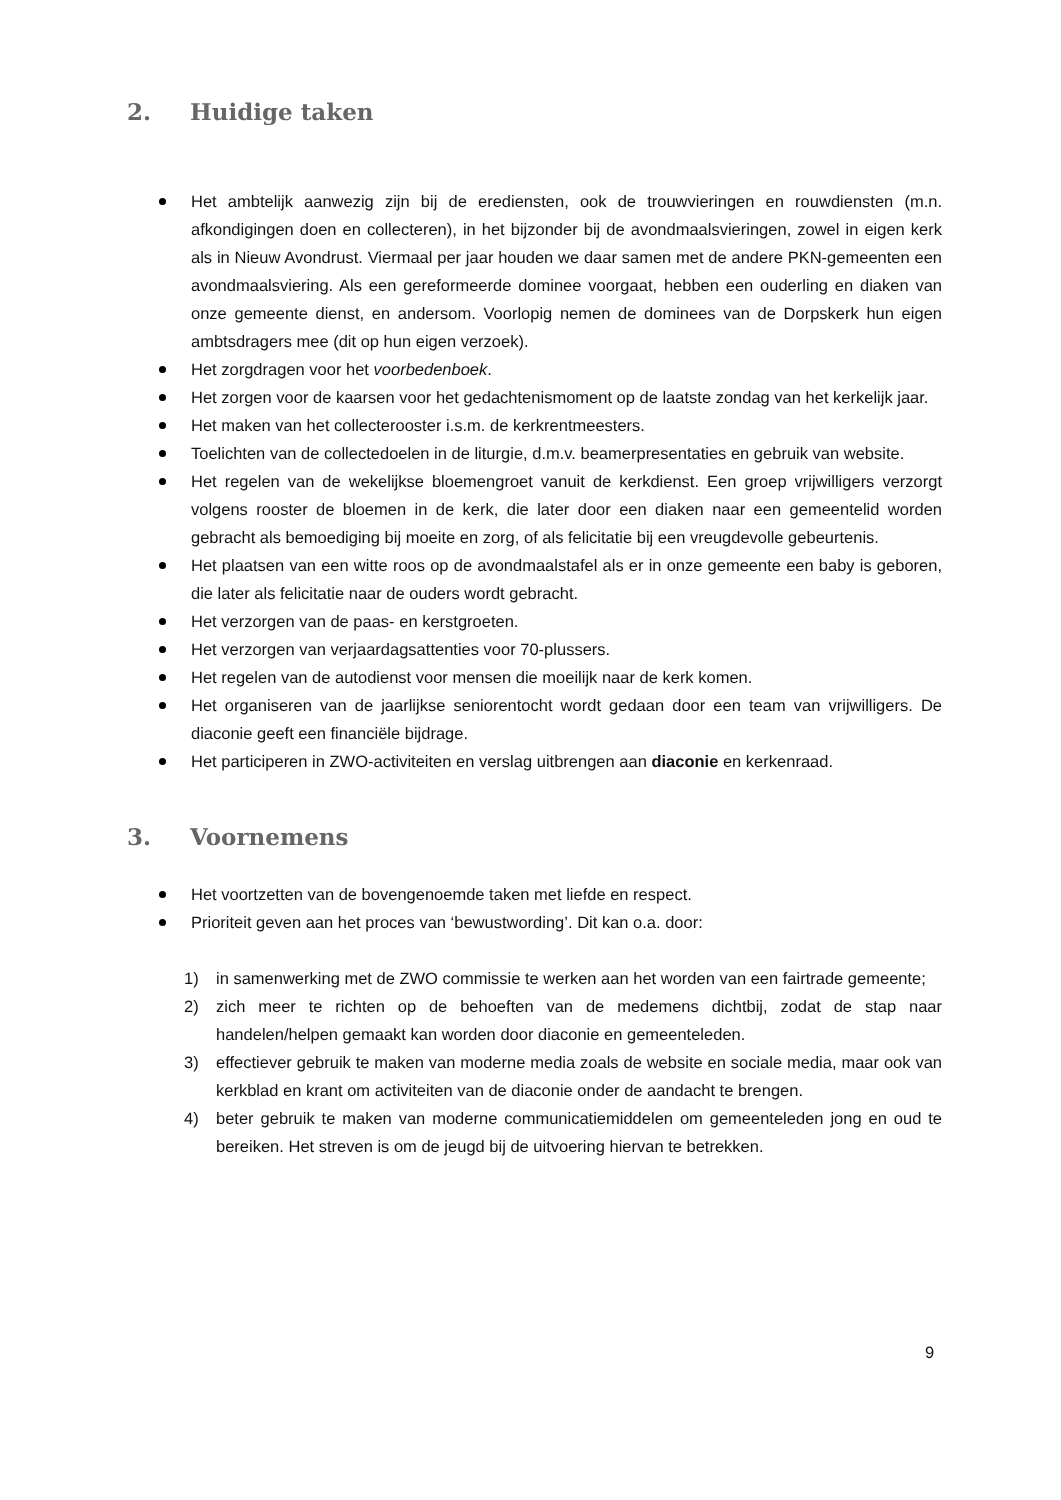2. Huidige taken
Het ambtelijk aanwezig zijn bij de erediensten, ook de trouwvieringen en rouwdiensten (m.n. afkondigingen doen en collecteren), in het bijzonder bij de avondmaalsvieringen, zowel in eigen kerk als in Nieuw Avondrust. Viermaal per jaar houden we daar samen met de andere PKN-gemeenten een avondmaalsviering. Als een gereformeerde dominee voorgaat, hebben een ouderling en diaken van onze gemeente dienst, en andersom. Voorlopig nemen de dominees van de Dorpskerk hun eigen ambtsdragers mee (dit op hun eigen verzoek).
Het zorgdragen voor het voorbedenboek.
Het zorgen voor de kaarsen voor het gedachtenismoment op de laatste zondag van het kerkelijk jaar.
Het maken van het collecterooster i.s.m. de kerkrentmeesters.
Toelichten van de collectedoelen in de liturgie, d.m.v. beamerpresentaties en gebruik van website.
Het regelen van de wekelijkse bloemengroet vanuit de kerkdienst. Een groep vrijwilligers verzorgt volgens rooster de bloemen in de kerk, die later door een diaken naar een gemeentelid worden gebracht als bemoediging bij moeite en zorg, of als felicitatie bij een vreugdevolle gebeurtenis.
Het plaatsen van een witte roos op de avondmaalstafel als er in onze gemeente een baby is geboren, die later als felicitatie naar de ouders wordt gebracht.
Het verzorgen van de paas- en kerstgroeten.
Het verzorgen van verjaardagsattenties voor 70-plussers.
Het regelen van de autodienst voor mensen die moeilijk naar de kerk komen.
Het organiseren van de jaarlijkse seniorentocht wordt gedaan door een team van vrijwilligers. De diaconie geeft een financiële bijdrage.
Het participeren in ZWO-activiteiten en verslag uitbrengen aan diaconie en kerkenraad.
3. Voornemens
Het voortzetten van de bovengenoemde taken met liefde en respect.
Prioriteit geven aan het proces van ‘bewustwording’. Dit kan o.a. door:
1) in samenwerking met de ZWO commissie te werken aan het worden van een fairtrade gemeente;
2) zich meer te richten op de behoeften van de medemens dichtbij, zodat de stap naar handelen/helpen gemaakt kan worden door diaconie en gemeenteleden.
3) effectiever gebruik te maken van moderne media zoals de website en sociale media, maar ook van kerkblad en krant om activiteiten van de diaconie onder de aandacht te brengen.
4) beter gebruik te maken van moderne communicatiemiddelen om gemeenteleden jong en oud te bereiken. Het streven is om de jeugd bij de uitvoering hiervan te betrekken.
9